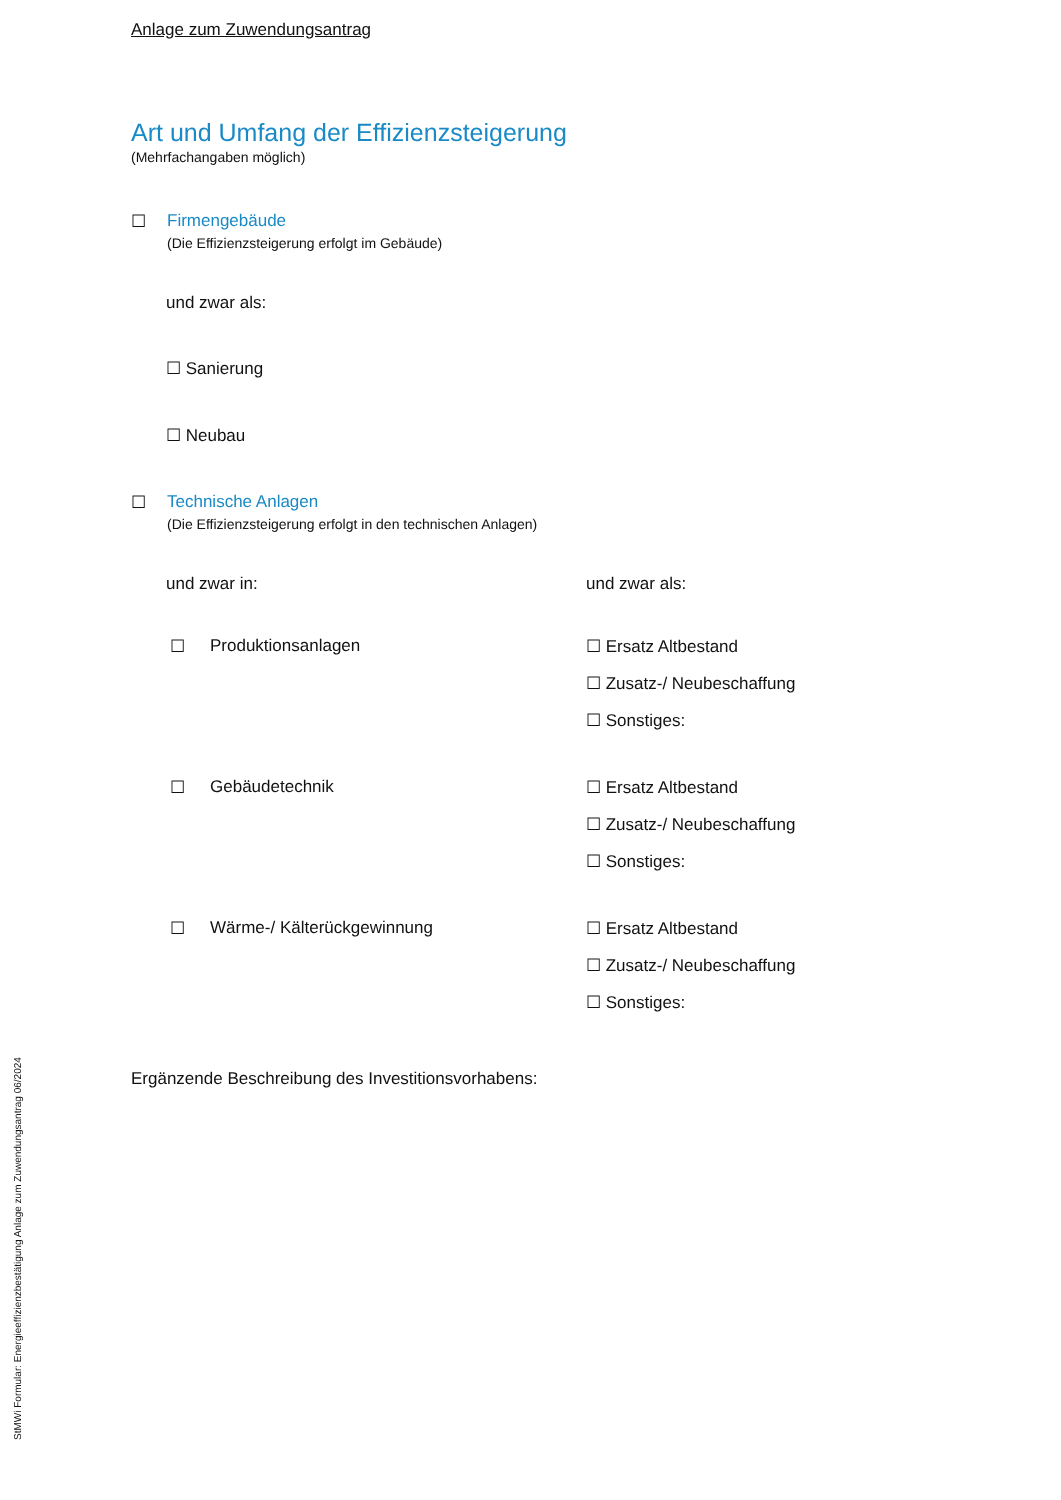Anlage zum Zuwendungsantrag
Art und Umfang der Effizienzsteigerung
(Mehrfachangaben möglich)
☐ Firmengebäude
(Die Effizienzsteigerung erfolgt im Gebäude)
und zwar als:
☐ Sanierung
☐ Neubau
☐ Technische Anlagen
(Die Effizienzsteigerung erfolgt in den technischen Anlagen)
und zwar in: und zwar als:
☐ Produktionsanlagen
☐ Ersatz Altbestand
☐ Zusatz-/ Neubeschaffung
☐ Sonstiges:
☐ Gebäudetechnik
☐ Ersatz Altbestand
☐ Zusatz-/ Neubeschaffung
☐ Sonstiges:
☐ Wärme-/ Kälterückgewinnung
☐ Ersatz Altbestand
☐ Zusatz-/ Neubeschaffung
☐ Sonstiges:
Ergänzende Beschreibung des Investitionsvorhabens:
StMWi Formular: Energieeffizienzbestätigung Anlage zum Zuwendungsantrag 06/2024